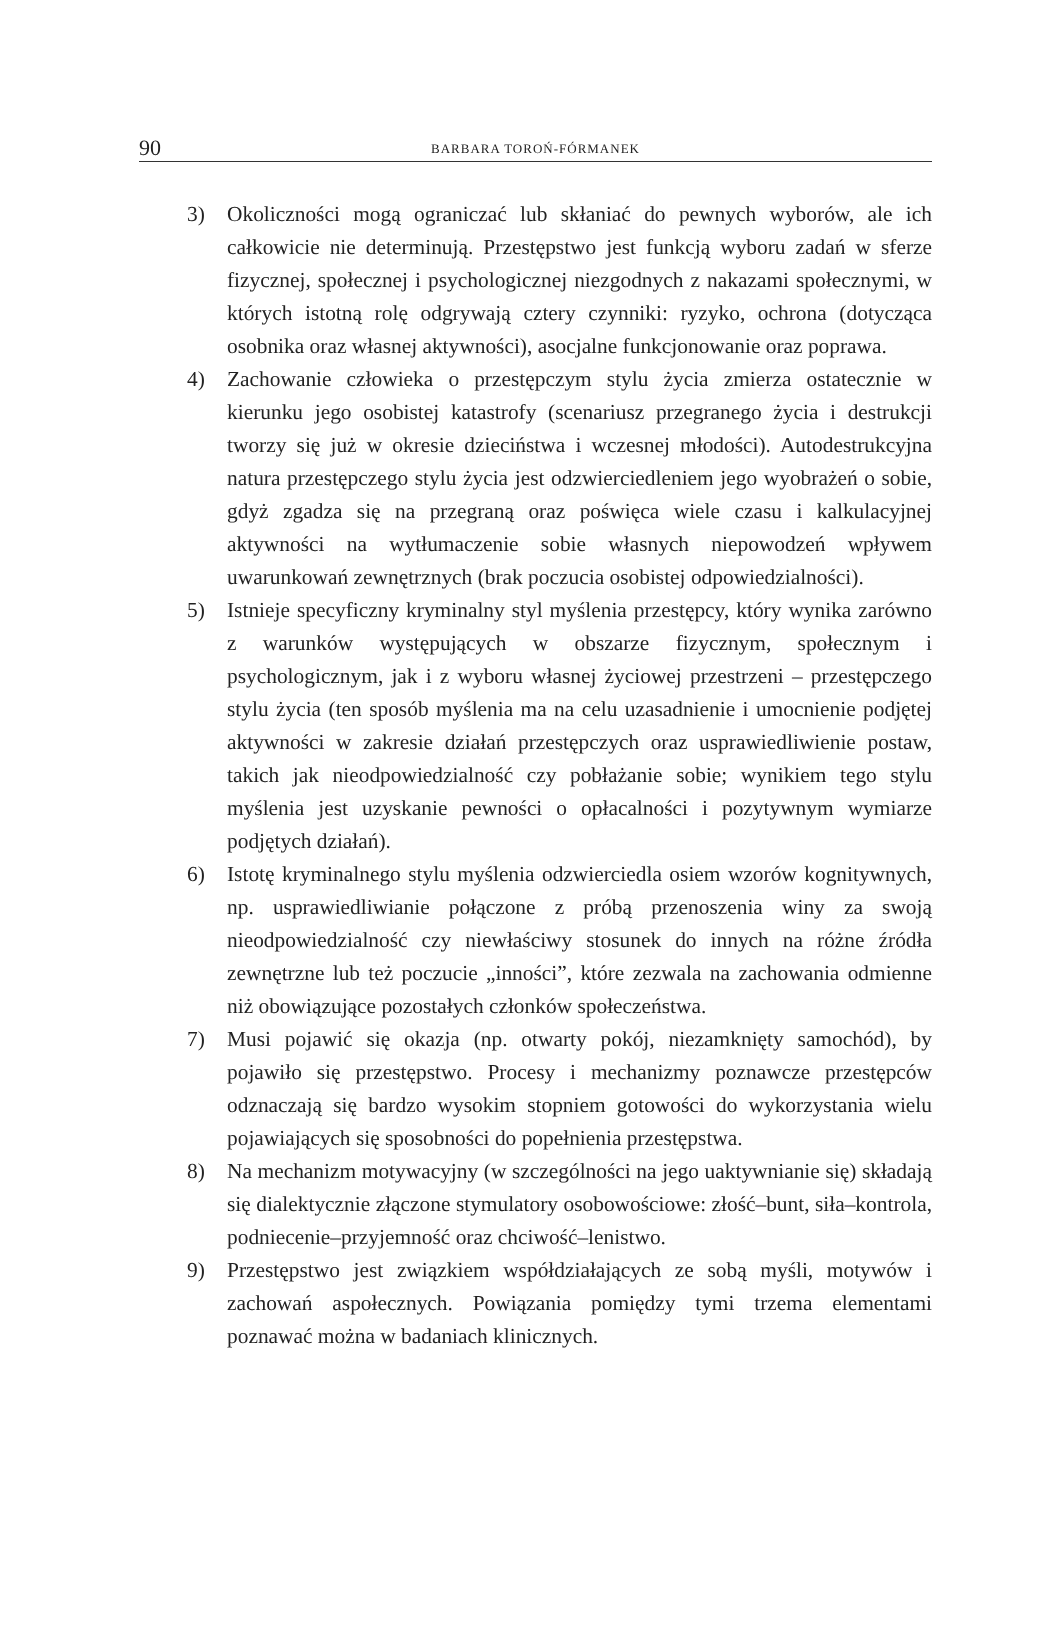90
BARBARA TOROŃ-FÓRMANEK
3) Okoliczności mogą ograniczać lub skłaniać do pewnych wyborów, ale ich całkowicie nie determinują. Przestępstwo jest funkcją wyboru zadań w sferze fizycznej, społecznej i psychologicznej niezgodnych z nakazami społecznymi, w których istotną rolę odgrywają cztery czynniki: ryzyko, ochrona (dotycząca osobnika oraz własnej aktywności), asocjalne funkcjonowanie oraz poprawa.
4) Zachowanie człowieka o przestępczym stylu życia zmierza ostatecznie w kierunku jego osobistej katastrofy (scenariusz przegranego życia i destrukcji tworzy się już w okresie dzieciństwa i wczesnej młodości). Autodestrukcyjna natura przestępczego stylu życia jest odzwierciedleniem jego wyobrażeń o sobie, gdyż zgadza się na przegraną oraz poświęca wiele czasu i kalkulacyjnej aktywności na wytłumaczenie sobie własnych niepowodzeń wpływem uwarunkowań zewnętrznych (brak poczucia osobistej odpowiedzialności).
5) Istnieje specyficzny kryminalny styl myślenia przestępcy, który wynika zarówno z warunków występujących w obszarze fizycznym, społecznym i psychologicznym, jak i z wyboru własnej życiowej przestrzeni – przestępczego stylu życia (ten sposób myślenia ma na celu uzasadnienie i umocnienie podjętej aktywności w zakresie działań przestępczych oraz usprawiedliwienie postaw, takich jak nieodpowiedzialność czy pobłażanie sobie; wynikiem tego stylu myślenia jest uzyskanie pewności o opłacalności i pozytywnym wymiarze podjętych działań).
6) Istotę kryminalnego stylu myślenia odzwierciedla osiem wzorów kognitywnych, np. usprawiedliwianie połączone z próbą przenoszenia winy za swoją nieodpowiedzialność czy niewłaściwy stosunek do innych na różne źródła zewnętrzne lub też poczucie „inności”, które zezwala na zachowania odmienne niż obowiązujące pozostałych członków społeczeństwa.
7) Musi pojawić się okazja (np. otwarty pokój, niezamknięty samochód), by pojawiło się przestępstwo. Procesy i mechanizmy poznawcze przestępców odznaczają się bardzo wysokim stopniem gotowości do wykorzystania wielu pojawiających się sposobności do popełnienia przestępstwa.
8) Na mechanizm motywacyjny (w szczególności na jego uaktywnianie się) składają się dialektycznie złączone stymulatory osobowościowe: złość–bunt, siła–kontrola, podniecenie–przyjemność oraz chciwość–lenistwo.
9) Przestępstwo jest związkiem współdziałających ze sobą myśli, motywów i zachowań aspołecznych. Powiązania pomiędzy tymi trzema elementami poznawać można w badaniach klinicznych.